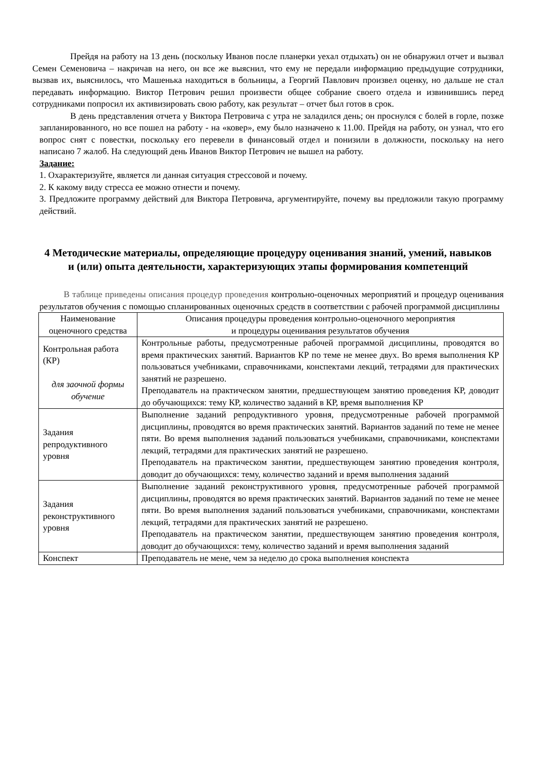Прейдя на работу на 13 день (поскольку Иванов после планерки уехал отдыхать) он не обнаружил отчет и вызвал Семен Семеновича – накричав на него, он все же выяснил, что ему не передали информацию предыдущие сотрудники, вызвав их, выяснилось, что Машенька находиться в больницы, а Георгий Павлович произвел оценку, но дальше не стал передавать информацию. Виктор Петрович решил произвести общее собрание своего отдела и извинившись перед сотрудниками попросил их активизировать свою работу, как результат – отчет был готов в срок.
В день представления отчета у Виктора Петровича с утра не заладился день; он проснулся с болей в горле, позже запланированного, но все пошел на работу - на «ковер», ему было назначено к 11.00. Прейдя на работу, он узнал, что его вопрос снят с повестки, поскольку его перевели в финансовый отдел и понизили в должности, поскольку на него написано 7 жалоб. На следующий день Иванов Виктор Петрович не вышел на работу.
Задание:
1. Охарактеризуйте, является ли данная ситуация стрессовой и почему.
2. К какому виду стресса ее можно отнести и почему.
3. Предложите программу действий для Виктора Петровича, аргументируйте, почему вы предложили такую программу действий.
4 Методические материалы, определяющие процедуру оценивания знаний, умений, навыков и (или) опыта деятельности, характеризующих этапы формирования компетенций
В таблице приведены описания процедур проведения контрольно-оценочных мероприятий и процедур оценивания результатов обучения с помощью спланированных оценочных средств в соответствии с рабочей программой дисциплины
| Наименование оценочного средства | Описания процедуры проведения контрольно-оценочного мероприятия и процедуры оценивания результатов обучения |
| --- | --- |
| Контрольная работа (КР) для заочной формы обучение | Контрольные работы, предусмотренные рабочей программой дисциплины, проводятся во время практических занятий. Вариантов КР по теме не менее двух. Во время выполнения КР пользоваться учебниками, справочниками, конспектами лекций, тетрадями для практических занятий не разрешено. Преподаватель на практическом занятии, предшествующем занятию проведения КР, доводит до обучающихся: тему КР, количество заданий в КР, время выполнения КР |
| Задания репродуктивного уровня | Выполнение заданий репродуктивного уровня, предусмотренные рабочей программой дисциплины, проводятся во время практических занятий. Вариантов заданий по теме не менее пяти. Во время выполнения заданий пользоваться учебниками, справочниками, конспектами лекций, тетрадями для практических занятий не разрешено. Преподаватель на практическом занятии, предшествующем занятию проведения контроля, доводит до обучающихся: тему, количество заданий и время выполнения заданий |
| Задания реконструктивного уровня | Выполнение заданий реконструктивного уровня, предусмотренные рабочей программой дисциплины, проводятся во время практических занятий. Вариантов заданий по теме не менее пяти. Во время выполнения заданий пользоваться учебниками, справочниками, конспектами лекций, тетрадями для практических занятий не разрешено. Преподаватель на практическом занятии, предшествующем занятию проведения контроля, доводит до обучающихся: тему, количество заданий и время выполнения заданий |
| Конспект | Преподаватель не мене, чем за неделю до срока выполнения конспекта |